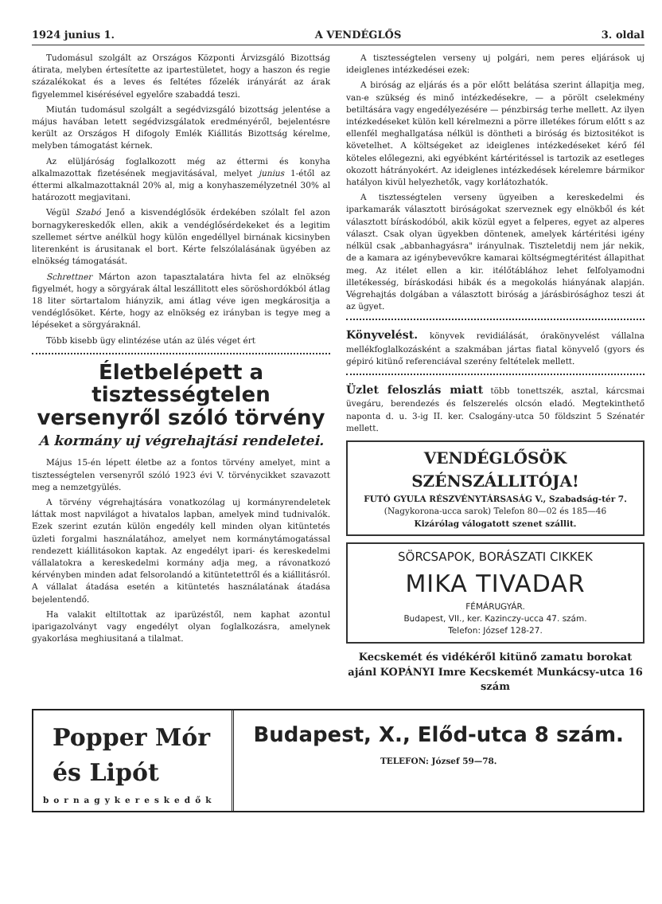1924 junius 1. A VENDÉGLŐS 3. oldal
Tudomásul szolgált az Országos Központi Árvizsgáló Bizottság átirata, melyben értesítette az ipartestületet, hogy a haszon és regie százalékokat és a leves és feltétes főzelék irányárát az árak figyelemmel kisérésével egyelőre szabaddá teszi.
Miután tudomásul szolgált a segédvizsgáló bizottság jelentése a május havában letett segédvizsgálatok eredményéről, bejelentésre került az Országos H difogoly Emlék Kiállitás Bizottság kérelme, melyben támogatást kérnek.
Az elüljáróság foglalkozott még az éttermi és konyha alkalmazottak fizetésének megjavitásával, melyet junius 1-étől az éttermi alkalmazottaknál 20% al, mig a konyhaszemélyzetnél 30% al határozott megjavitani.
Végül Szabó Jenő a kisvendéglősök érdekében szólalt fel azon bornagykereskedők ellen, akik a vendéglősérdekeket és a legitim szellemet sértve anélkül hogy külön engedéllyel birnának kicsinyben literenként is árusitanak el bort. Kérte felszólalásának ügyében az elnökség támogatását.
Schrettner Márton azon tapasztalatára hivta fel az elnökség figyelmét, hogy a sörgyárak által leszállitott eles söröshordókból átlag 18 liter sörtartalom hiányzik, ami átlag véve igen megkárositja a vendéglősöket. Kérte, hogy az elnökség ez irányban is tegye meg a lépéseket a sörgyáraknál.
Több kisebb ügy elintézése után az ülés véget ért
Életbelépett a tisztességtelen versenyről szóló törvény
A kormány uj végrehajtási rendeletei.
Május 15-én lépett életbe az a fontos törvény amelyet, mint a tisztességtelen versenyről szóló 1923 évi V. törvénycikket szavazott meg a nemzetgyülés.
A törvény végrehajtására vonatkozólag uj kormányrendeletek láttak most napvilágot a hivatalos lapban, amelyek mind tudnivalók. Ezek szerint ezután külön engedély kell minden olyan kitüntetés üzleti forgalmi használatához, amelyet nem kormánytámogatással rendezett kiállitásokon kaptak. Az engedélyt ipari- és kereskedelmi vállalatokra a kereskedelmi kormány adja meg, a rávonatkozó kérvényben minden adat felsorolandó a kitüntetettről és a kiállitásról. A vállalat átadása esetén a kitüntetés használatának átadása bejelentendő.
Ha valakit eltiltottak az iparüzéstől, nem kaphat azontul iparigazolványt vagy engedélyt olyan foglalkozásra, amelynek gyakorlása meghiusitaná a tilalmat.
A tisztességtelen verseny uj polgári, nem peres eljárások uj ideiglenes intézkedései ezek:
A biróság az eljárás és a pör előtt belátása szerint állapitja meg, van-e szükség és minő intézkedésekre, — a pörölt cselekmény betiltására vagy engedélyezésére — pénzbirság terhe mellett. Az ilyen intézkedéseket külön kell kérelmezni a pörre illetékes fórum előtt s az ellenfél meghallgatása nélkül is döntheti a biróság és biztositékot is követelhet. A költségeket az ideiglenes intézkedéseket kérő fél köteles előlegezni, aki egyébként kártéritéssel is tartozik az esetleges okozott hátrányokért. Az ideiglenes intézkedések kérelemre bármikor hatályon kivül helyezhetők, vagy korlátozhatók.
A tisztességtelen verseny ügyeiben a kereskedelmi és iparkamarák választott biróságokat szerveznek egy elnökből és két választott bíráskodóból, akik közül egyet a felperes, egyet az alperes választ. Csak olyan ügyekben döntenek, amelyek kártéritési igény nélkül csak „abbanhagyásra" irányulnak. Tiszteletdij nem jár nekik, de a kamara az igénybevevőkre kamarai költségmegtéritést állapithat meg. Az itélet ellen a kir. itélőtáblához lehet felfolyamodni illetékesség, bíráskodási hibák és a megokolás hiányának alapján. Végrehajtás dolgában a választott biróság a járásbirósághoz teszi át az ügyet.
Könyvelést. könyvek revidiálását, órakönyvelést vállalna mellékfoglalkozásként a szakmában jártas fiatal könyvelő (gyors és gépiró kitünő referenciával szerény feltételek mellett.
Üzlet feloszlás miatt több tonettszék, asztal, kárcsmai üvegáru, berendezés és felszerelés olcsón eladó. Megtekinthető naponta d. u. 3-ig II. ker. Csalogány-utca 50 földszint 5 Szénatér mellett.
VENDÉGLŐSÖK SZÉNSZÁLLITÓJA!
FUTÓ GYULA RÉSZVÉNYTÁRSASÁG V., Szabadság-tér 7.
(Nagykorona-ucca sarok) Telefon 80—02 és 185—46
Kizárólag válogatott szenet szállit.
SÖRCSAPOK, BORÁSZATI CIKKEK
MIKA TIVADAR
FÉMÁRUGYÁR.
Budapest, VII., ker. Kazinczy-ucca 47. szám.
Telefon: József 128-27.
Kecskemét és vidékéről kitünő zamatu borokat ajánl KOPÁNYI Imre Kecskemét Munkácsy-utca 16 szám
Popper Mór és Lipót
bornagykereskedők
Budapest, X., Előd-utca 8 szám.
TELEFON: József 59—78.